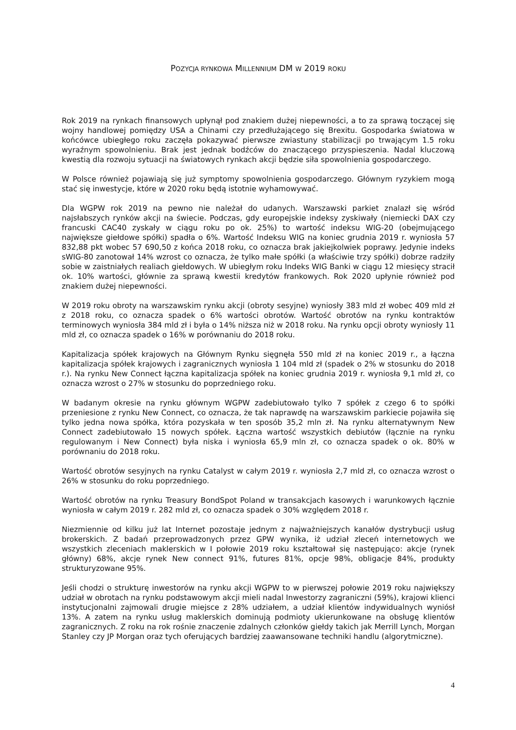POZYCJA RYNKOWA MILLENNIUM DM W 2019 ROKU
Rok 2019 na rynkach finansowych upłynął pod znakiem dużej niepewności, a to za sprawą toczącej się wojny handlowej pomiędzy USA a Chinami czy przedłużającego się Brexitu. Gospodarka światowa w końcówce ubiegłego roku zaczęła pokazywać pierwsze zwiastuny stabilizacji po trwającym 1.5 roku wyraźnym spowolnieniu. Brak jest jednak bodźców do znaczącego przyspieszenia. Nadal kluczową kwestią dla rozwoju sytuacji na światowych rynkach akcji będzie siła spowolnienia gospodarczego.
W Polsce również pojawiają się już symptomy spowolnienia gospodarczego. Głównym ryzykiem mogą stać się inwestycje, które w 2020 roku będą istotnie wyhamowywać.
Dla WGPW rok 2019 na pewno nie należał do udanych. Warszawski parkiet znalazł się wśród najsłabszych rynków akcji na świecie. Podczas, gdy europejskie indeksy zyskiwały (niemiecki DAX czy francuski CAC40 zyskały w ciągu roku po ok. 25%) to wartość indeksu WIG-20 (obejmującego największe giełdowe spółki) spadła o 6%. Wartość Indeksu WIG na koniec grudnia 2019 r. wyniosła 57 832,88 pkt wobec 57 690,50 z końca 2018 roku, co oznacza brak jakiejkolwiek poprawy. Jedynie indeks sWIG-80 zanotował 14% wzrost co oznacza, że tylko małe spółki (a właściwie trzy spółki) dobrze radziły sobie w zaistniałych realiach giełdowych. W ubiegłym roku Indeks WIG Banki w ciągu 12 miesięcy stracił ok. 10% wartości, głównie za sprawą kwestii kredytów frankowych. Rok 2020 upłynie również pod znakiem dużej niepewności.
W 2019 roku obroty na warszawskim rynku akcji (obroty sesyjne) wyniosły 383 mld zł wobec 409 mld zł z 2018 roku, co oznacza spadek o 6% wartości obrotów. Wartość obrotów na rynku kontraktów terminowych wyniosła 384 mld zł i była o 14% niższa niż w 2018 roku. Na rynku opcji obroty wyniosły 11 mld zł, co oznacza spadek o 16% w porównaniu do 2018 roku.
Kapitalizacja spółek krajowych na Głównym Rynku sięgnęła 550 mld zł na koniec 2019 r., a łączna kapitalizacja spółek krajowych i zagranicznych wyniosła 1 104 mld zł (spadek o 2% w stosunku do 2018 r.). Na rynku New Connect łączna kapitalizacja spółek na koniec grudnia 2019 r. wyniosła 9,1 mld zł, co oznacza wzrost o 27% w stosunku do poprzedniego roku.
W badanym okresie na rynku głównym WGPW zadebiutowało tylko 7 spółek z czego 6 to spółki przeniesione z rynku New Connect, co oznacza, że tak naprawdę na warszawskim parkiecie pojawiła się tylko jedna nowa spółka, która pozyskała w ten sposób 35,2 mln zł. Na rynku alternatywnym New Connect zadebiutowało 15 nowych spółek. Łączna wartość wszystkich debiutów (łącznie na rynku regulowanym i New Connect) była niska i wyniosła 65,9 mln zł, co oznacza spadek o ok. 80% w porównaniu do 2018 roku.
Wartość obrotów sesyjnych na rynku Catalyst w całym 2019 r. wyniosła 2,7 mld zł, co oznacza wzrost o 26% w stosunku do roku poprzedniego.
Wartość obrotów na rynku Treasury BondSpot Poland w transakcjach kasowych i warunkowych łącznie wyniosła w całym 2019 r. 282 mld zł, co oznacza spadek o 30% względem 2018 r.
Niezmiennie od kilku już lat Internet pozostaje jednym z najważniejszych kanałów dystrybucji usług brokerskich. Z badań przeprowadzonych przez GPW wynika, iż udział zleceń internetowych we wszystkich zleceniach maklerskich w I połowie 2019 roku kształtował się następująco: akcje (rynek główny) 68%, akcje rynek New connect 91%, futures 81%, opcje 98%, obligacje 84%, produkty strukturyzowane 95%.
Jeśli chodzi o strukturę inwestorów na rynku akcji WGPW to w pierwszej połowie 2019 roku największy udział w obrotach na rynku podstawowym akcji mieli nadal Inwestorzy zagraniczni (59%), krajowi klienci instytucjonalni zajmowali drugie miejsce z 28% udziałem, a udział klientów indywidualnych wyniósł 13%. A zatem na rynku usług maklerskich dominują podmioty ukierunkowane na obsługę klientów zagranicznych. Z roku na rok rośnie znaczenie zdalnych członków giełdy takich jak Merrill Lynch, Morgan Stanley czy JP Morgan oraz tych oferujących bardziej zaawansowane techniki handlu (algorytmiczne).
4